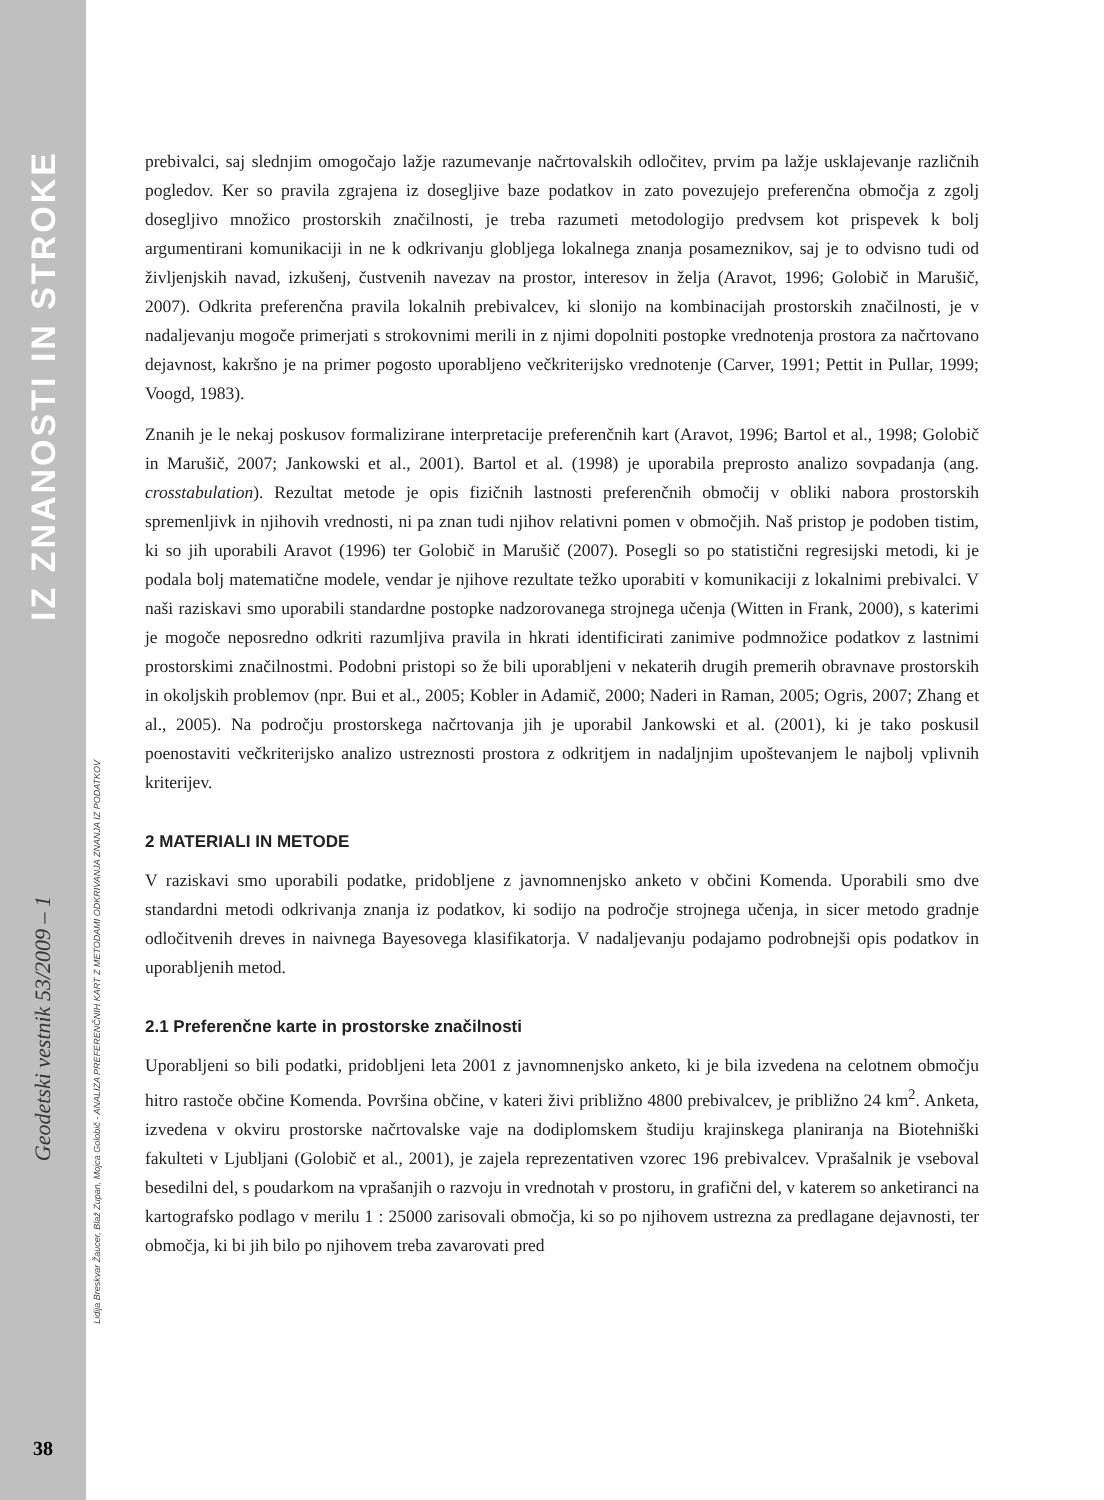IZ ZNANOSTI IN STROKE
Geodetski vestnik 53/2009 – 1
38
Lidija Breskvar Žaucer, Blaž Zupan, Mojca Golobič - ANALIZA PREFERENČNIH KART Z METODAMI ODKRIVANJA ZNANJA IZ PODATKOV
prebivalci, saj slednjim omogočajo lažje razumevanje načrtovalskih odločitev, prvim pa lažje usklajevanje različnih pogledov. Ker so pravila zgrajena iz dosegljive baze podatkov in zato povezujejo preferenčna območja z zgolj dosegljivo množico prostorskih značilnosti, je treba razumeti metodologijo predvsem kot prispevek k bolj argumentirani komunikaciji in ne k odkrivanju globljega lokalnega znanja posameznikov, saj je to odvisno tudi od življenjskih navad, izkušenj, čustvenih navezav na prostor, interesov in želja (Aravot, 1996; Golobič in Marušič, 2007). Odkrita preferenčna pravila lokalnih prebivalcev, ki slonijo na kombinacijah prostorskih značilnosti, je v nadaljevanju mogoče primerjati s strokovnimi merili in z njimi dopolniti postopke vrednotenja prostora za načrtovano dejavnost, kakršno je na primer pogosto uporabljeno večkriterijsko vrednotenje (Carver, 1991; Pettit in Pullar, 1999; Voogd, 1983).
Znanih je le nekaj poskusov formalizirane interpretacije preferenčnih kart (Aravot, 1996; Bartol et al., 1998; Golobič in Marušič, 2007; Jankowski et al., 2001). Bartol et al. (1998) je uporabila preprosto analizo sovpadanja (ang. crosstabulation). Rezultat metode je opis fizičnih lastnosti preferenčnih območij v obliki nabora prostorskih spremenljivk in njihovih vrednosti, ni pa znan tudi njihov relativni pomen v območjih. Naš pristop je podoben tistim, ki so jih uporabili Aravot (1996) ter Golobič in Marušič (2007). Posegli so po statistični regresijski metodi, ki je podala bolj matematične modele, vendar je njihove rezultate težko uporabiti v komunikaciji z lokalnimi prebivalci. V naši raziskavi smo uporabili standardne postopke nadzorovanega strojnega učenja (Witten in Frank, 2000), s katerimi je mogoče neposredno odkriti razumljiva pravila in hkrati identificirati zanimive podmnožice podatkov z lastnimi prostorskimi značilnostmi. Podobni pristopi so že bili uporabljeni v nekaterih drugih premerih obravnave prostorskih in okoljskih problemov (npr. Bui et al., 2005; Kobler in Adamič, 2000; Naderi in Raman, 2005; Ogris, 2007; Zhang et al., 2005). Na področju prostorskega načrtovanja jih je uporabil Jankowski et al. (2001), ki je tako poskusil poenostaviti večkriterijsko analizo ustreznosti prostora z odkritjem in nadaljnjim upoštevanjem le najbolj vplivnih kriterijev.
2 MATERIALI IN METODE
V raziskavi smo uporabili podatke, pridobljene z javnomnenjsko anketo v občini Komenda. Uporabili smo dve standardni metodi odkrivanja znanja iz podatkov, ki sodijo na področje strojnega učenja, in sicer metodo gradnje odločitvenih dreves in naivnega Bayesovega klasifikatorja. V nadaljevanju podajamo podrobnejši opis podatkov in uporabljenih metod.
2.1 Preferenčne karte in prostorske značilnosti
Uporabljeni so bili podatki, pridobljeni leta 2001 z javnomnenjsko anketo, ki je bila izvedena na celotnem območju hitro rastoče občine Komenda. Površina občine, v kateri živi približno 4800 prebivalcev, je približno 24 km<sup>2</sup>. Anketa, izvedena v okviru prostorske načrtovalske vaje na dodiplomskem študiju krajinskega planiranja na Biotehniški fakulteti v Ljubljani (Golobič et al., 2001), je zajela reprezentativen vzorec 196 prebivalcev. Vprašalnik je vseboval besedilni del, s poudarkom na vprašanjih o razvoju in vrednotah v prostoru, in grafični del, v katerem so anketiranci na kartografsko podlago v merilu 1 : 25000 zarisovali območja, ki so po njihovem ustrezna za predlagane dejavnosti, ter območja, ki bi jih bilo po njihovem treba zavarovati pred